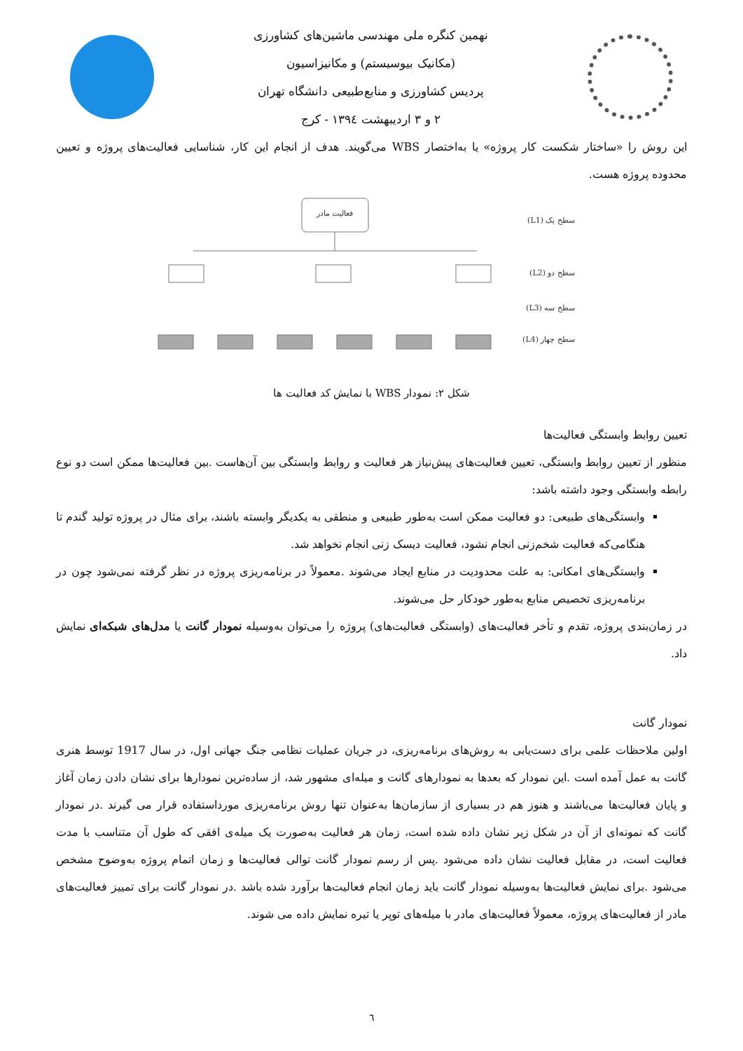نهمین کنگره ملی مهندسی ماشین‌های کشاورزی
(مکانیک بیوسیستم) و مکانیزاسیون
پردیس کشاورزی و منابع‌طبیعی دانشگاه تهران
۲ و ۳ اردیبهشت ۱۳۹٤ - کرج
این روش را «ساختار شکست کار پروژه» یا به‌اختصار WBS می‌گویند. هدف از انجام این کار، شناسایی فعالیت‌های پروژه و تعیین محدوده پروژه هست.
فعالیت مادر
سطح یک (L1)
سطح دو (L2)
سطح سه (L3)
سطح چهار (L4)
شکل ۲: نمودار WBS با نمایش کد فعالیت ها
تعیین روابط وابستگی فعالیت‌ها
منظور از تعیین روابط وابستگی، تعیین فعالیت‌های پیش‌نیاز هر فعالیت و روابط وابستگی بین آن‌هاست .بین فعالیت‌ها ممکن است دو نوع رابطه وابستگی وجود داشته باشد:
وابستگی‌های طبیعی: دو فعالیت ممکن است به‌طور طبیعی و منطقی به یکدیگر وابسته باشند، برای مثال در پروژه تولید گندم تا هنگامی‌که فعالیت شخم‌زنی انجام نشود، فعالیت دیسک زنی انجام نخواهد شد.
وابستگی‌های امکانی: به علت محدودیت در منابع ایجاد می‌شوند .معمولاً در برنامه‌ریزی پروژه در نظر گرفته نمی‌شود چون در برنامه‌ریزی تخصیص منابع به‌طور خودکار حل می‌شوند.
در زمان‌بندی پروژه، تقدم و تأخر فعالیت‌های (وابستگی فعالیت‌های) پروژه را می‌توان به‌وسیله نمودار گانت یا مدل‌های شبکه‌ای نمایش داد.
نمودار گانت
اولین ملاحظات علمی برای دست‌یابی به روش‌های برنامه‌ریزی، در جریان عملیات نظامی جنگ جهانی اول، در سال 1917 توسط هنری گانت به عمل آمده است .این نمودار که بعدها به نمودارهای گانت و میله‌ای مشهور شد، از ساده‌ترین نمودارها برای نشان دادن زمان آغاز و پایان فعالیت‌ها می‌باشند و هنوز هم در بسیاری از سازمان‌ها به‌عنوان تنها روش برنامه‌ریزی مورداستفاده قرار می گیرند .در نمودار گانت که نمونه‌ای از آن در شکل زیر نشان داده شده است، زمان هر فعالیت به‌صورت یک میله‌ی افقی که طول آن متناسب با مدت فعالیت است، در مقابل فعالیت نشان داده می‌شود .پس از رسم نمودار گانت توالی فعالیت‌ها و زمان اتمام پروژه به‌وضوح مشخص می‌شود .برای نمایش فعالیت‌ها به‌وسیله نمودار گانت باید زمان انجام فعالیت‌ها برآورد شده باشد .در نمودار گانت برای تمییز فعالیت‌های مادر از فعالیت‌های پروژه، معمولاً فعالیت‌های مادر با میله‌های توپر یا تیره نمایش داده می شوند.
٦